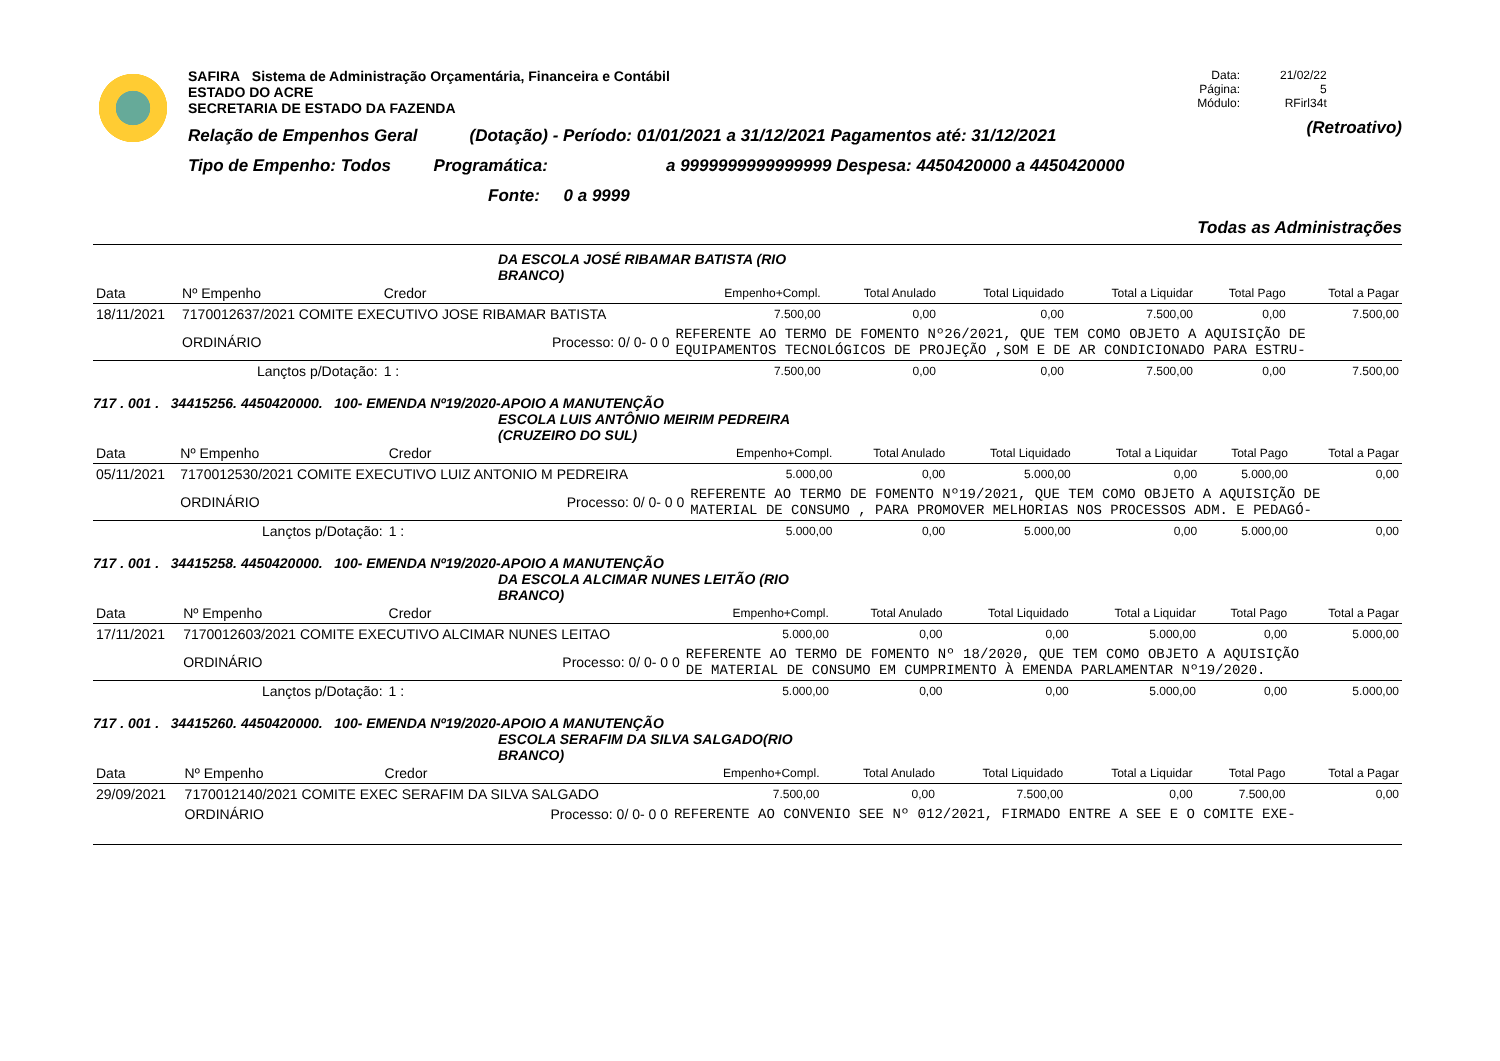SAFIRA Sistema de Administração Orçamentária, Financeira e Contábil
ESTADO DO ACRE
SECRETARIA DE ESTADO DA FAZENDA
Relação de Empenhos Geral (Dotação) - Período: 01/01/2021 a 31/12/2021 Pagamentos até: 31/12/2021
Tipo de Empenho: Todos Programática: a 9999999999999999 Despesa: 4450420000 a 4450420000
Fonte: 0 a 9999
Data:
Página:
Módulo: 21/02/22
5
RFirl34t
(Retroativo)
Todas as Administrações
DA ESCOLA JOSÉ RIBAMAR BATISTA (RIO
BRANCO)
| Data | Nº Empenho | Credor | | Empenho+Compl. | Total Anulado | Total Liquidado | Total a Liquidar | Total Pago | Total a Pagar |
| --- | --- | --- | --- | --- | --- | --- | --- | --- | --- |
| 18/11/2021 | 7170012637/2021 COMITE EXECUTIVO JOSE RIBAMAR BATISTA | | | 7.500,00 | 0,00 | 0,00 | 7.500,00 | 0,00 | 7.500,00 |
| | ORDINÁRIO | Processo: 0/ 0- 0 0 | | REFERENTE AO TERMO DE FOMENTO Nº26/2021, QUE TEM COMO OBJETO A AQUISIÇÃO DE EQUIPAMENTOS TECNOLÓGICOS DE PROJEÇÃO ,SOM E DE AR CONDICIONADO PARA ESTRU- | | | | | |
| Lançtos p/Dotação: | | | 1 : | 7.500,00 | 0,00 | 0,00 | 7.500,00 | 0,00 | 7.500,00 |
717 . 001 . 34415256. 4450420000. 100- EMENDA Nº19/2020-APOIO A MANUTENÇÃO
ESCOLA LUIS ANTÔNIO MEIRIM PEDREIRA
(CRUZEIRO DO SUL)
| Data | Nº Empenho | Credor | | Empenho+Compl. | Total Anulado | Total Liquidado | Total a Liquidar | Total Pago | Total a Pagar |
| --- | --- | --- | --- | --- | --- | --- | --- | --- | --- |
| 05/11/2021 | 7170012530/2021 COMITE EXECUTIVO LUIZ ANTONIO M PEDREIRA | | | 5.000,00 | 0,00 | 5.000,00 | 0,00 | 5.000,00 | 0,00 |
| | ORDINÁRIO | Processo: 0/ 0- 0 0 | | REFERENTE AO TERMO DE FOMENTO Nº19/2021, QUE TEM COMO OBJETO A AQUISIÇÃO DE MATERIAL DE CONSUMO , PARA PROMOVER MELHORIAS NOS PROCESSOS ADM. E PEDAGÓ- | | | | | |
| Lançtos p/Dotação: | | | 1 : | 5.000,00 | 0,00 | 5.000,00 | 0,00 | 5.000,00 | 0,00 |
717 . 001 . 34415258. 4450420000. 100- EMENDA Nº19/2020-APOIO A MANUTENÇÃO
DA ESCOLA ALCIMAR NUNES LEITÃO (RIO
BRANCO)
| Data | Nº Empenho | Credor | | Empenho+Compl. | Total Anulado | Total Liquidado | Total a Liquidar | Total Pago | Total a Pagar |
| --- | --- | --- | --- | --- | --- | --- | --- | --- | --- |
| 17/11/2021 | 7170012603/2021 COMITE EXECUTIVO ALCIMAR NUNES LEITAO | | | 5.000,00 | 0,00 | 0,00 | 5.000,00 | 0,00 | 5.000,00 |
| | ORDINÁRIO | Processo: 0/ 0- 0 0 | | REFERENTE AO TERMO DE FOMENTO Nº 18/2020, QUE TEM COMO OBJETO A AQUISIÇÃO DE MATERIAL DE CONSUMO EM CUMPRIMENTO À EMENDA PARLAMENTAR Nº19/2020. | | | | | |
| Lançtos p/Dotação: | | | 1 : | 5.000,00 | 0,00 | 0,00 | 5.000,00 | 0,00 | 5.000,00 |
717 . 001 . 34415260. 4450420000. 100- EMENDA Nº19/2020-APOIO A MANUTENÇÃO
ESCOLA SERAFIM DA SILVA SALGADO(RIO
BRANCO)
| Data | Nº Empenho | Credor | Empenho+Compl. | Total Anulado | Total Liquidado | Total a Liquidar | Total Pago | Total a Pagar |
| --- | --- | --- | --- | --- | --- | --- | --- | --- |
| 29/09/2021 | 7170012140/2021 COMITE EXEC SERAFIM DA SILVA SALGADO | | 7.500,00 | 0,00 | 7.500,00 | 0,00 | 7.500,00 | 0,00 |
| | ORDINÁRIO | Processo: 0/ 0- 0 0 | REFERENTE AO CONVENIO SEE Nº 012/2021, FIRMADO ENTRE A SEE E O COMITE EXE- | | | | | |